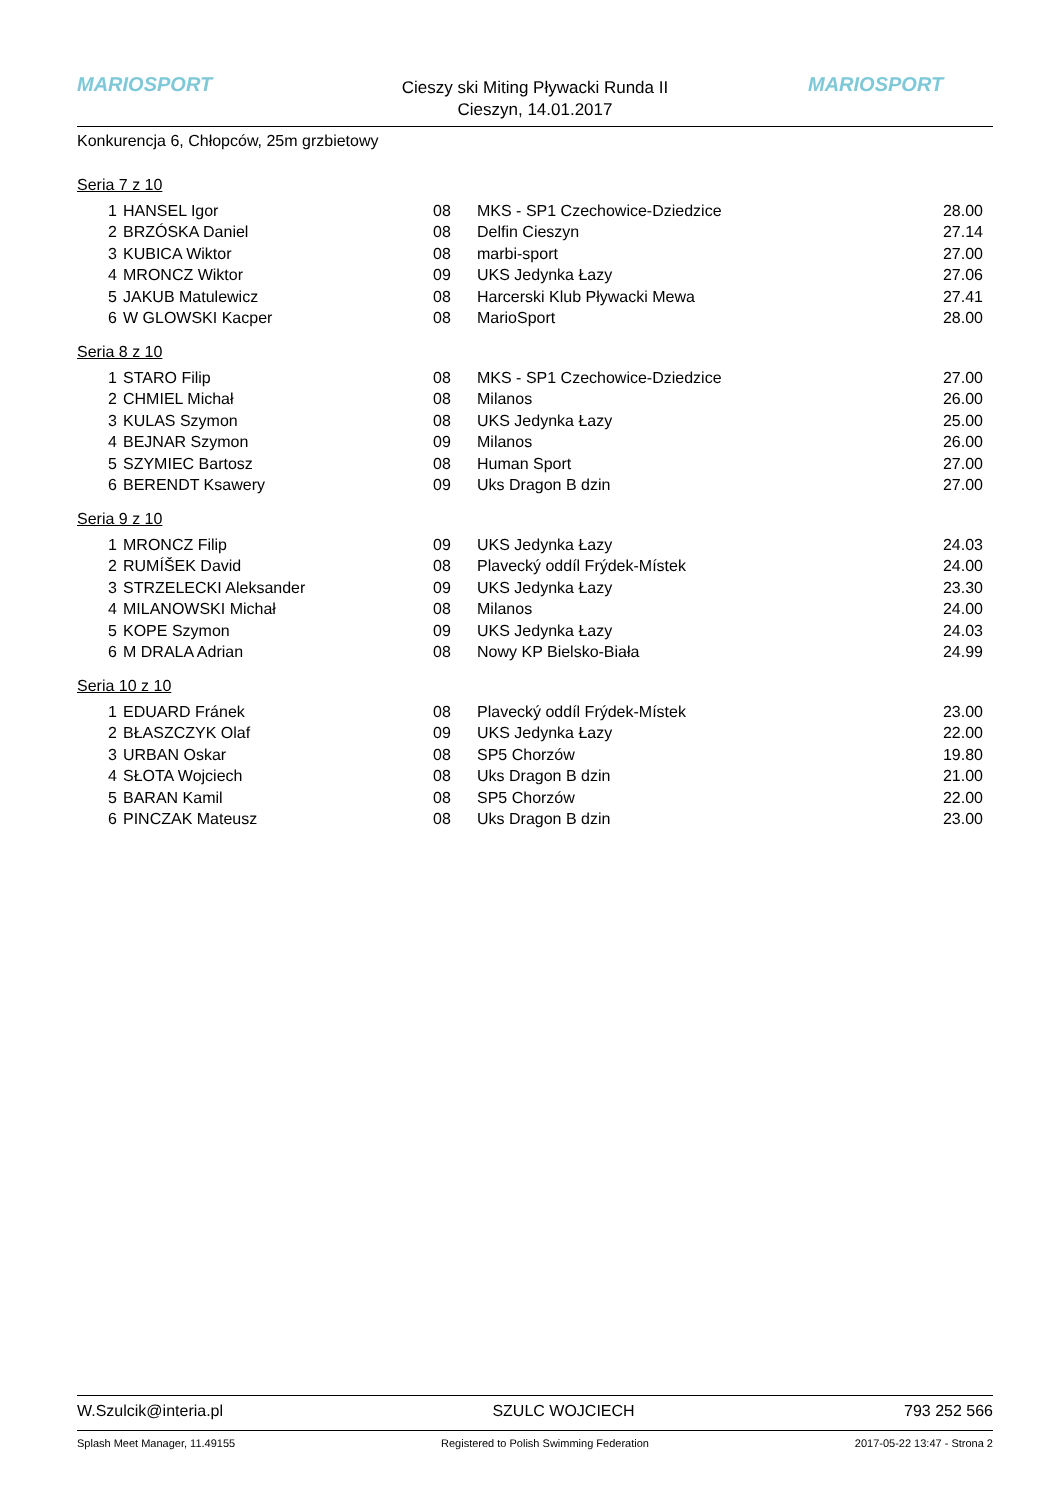MARIOSPORT
Cieszy ski Miting Pływacki Runda II
Cieszyn, 14.01.2017
MARIOSPORT
Konkurencja 6, Chłopców, 25m grzbietowy
Seria 7 z 10
| 1 | HANSEL Igor | 08 | MKS - SP1 Czechowice-Dziedzice | 28.00 |
| 2 | BRZÓSKA Daniel | 08 | Delfin Cieszyn | 27.14 |
| 3 | KUBICA Wiktor | 08 | marbi-sport | 27.00 |
| 4 | MRONCZ Wiktor | 09 | UKS Jedynka Łazy | 27.06 |
| 5 | JAKUB Matulewicz | 08 | Harcerski Klub Pływacki Mewa | 27.41 |
| 6 | W GLOWSKI Kacper | 08 | MarioSport | 28.00 |
Seria 8 z 10
| 1 | STARO Filip | 08 | MKS - SP1 Czechowice-Dziedzice | 27.00 |
| 2 | CHMIEL Michał | 08 | Milanos | 26.00 |
| 3 | KULAS Szymon | 08 | UKS Jedynka Łazy | 25.00 |
| 4 | BEJNAR Szymon | 09 | Milanos | 26.00 |
| 5 | SZYMIEC Bartosz | 08 | Human Sport | 27.00 |
| 6 | BERENDT Ksawery | 09 | Uks Dragon B dzin | 27.00 |
Seria 9 z 10
| 1 | MRONCZ Filip | 09 | UKS Jedynka Łazy | 24.03 |
| 2 | RUMÍŠEK David | 08 | Plavecký oddíl Frýdek-Místek | 24.00 |
| 3 | STRZELECKI Aleksander | 09 | UKS Jedynka Łazy | 23.30 |
| 4 | MILANOWSKI Michał | 08 | Milanos | 24.00 |
| 5 | KOPE Szymon | 09 | UKS Jedynka Łazy | 24.03 |
| 6 | M DRALA Adrian | 08 | Nowy KP Bielsko-Biała | 24.99 |
Seria 10 z 10
| 1 | EDUARD Fránek | 08 | Plavecký oddíl Frýdek-Místek | 23.00 |
| 2 | BŁASZCZYK Olaf | 09 | UKS Jedynka Łazy | 22.00 |
| 3 | URBAN Oskar | 08 | SP5 Chorzów | 19.80 |
| 4 | SŁOTA Wojciech | 08 | Uks Dragon B dzin | 21.00 |
| 5 | BARAN Kamil | 08 | SP5 Chorzów | 22.00 |
| 6 | PINCZAK Mateusz | 08 | Uks Dragon B dzin | 23.00 |
W.Szulcik@interia.pl SZULC WOJCIECH 793 252 566
Splash Meet Manager, 11.49155 Registered to Polish Swimming Federation 2017-05-22 13:47 - Strona 2